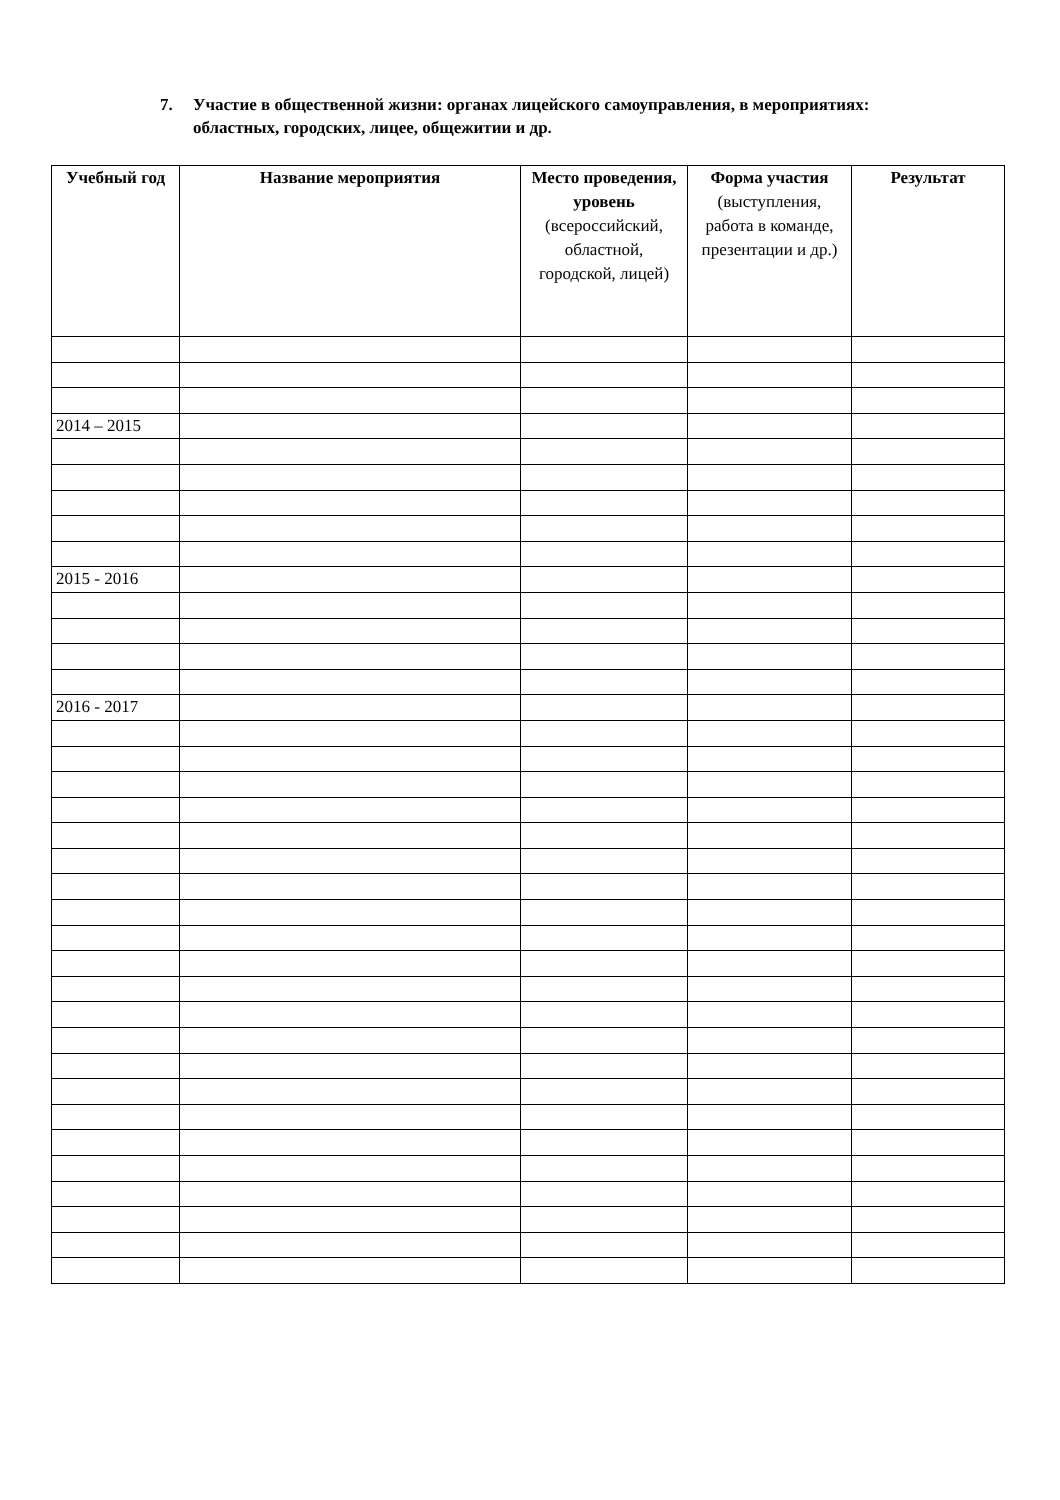7. Участие в общественной жизни: органах лицейского самоуправления, в мероприятиях: областных, городских, лицее, общежитии и др.
| Учебный год | Название мероприятия | Место проведения, уровень (всероссийский, областной, городской, лицей) | Форма участия (выступления, работа в команде, презентации и др.) | Результат |
| --- | --- | --- | --- | --- |
| 2014 – 2015 | | | | |
| 2015 - 2016 | | | | |
| 2016 - 2017 | | | | |